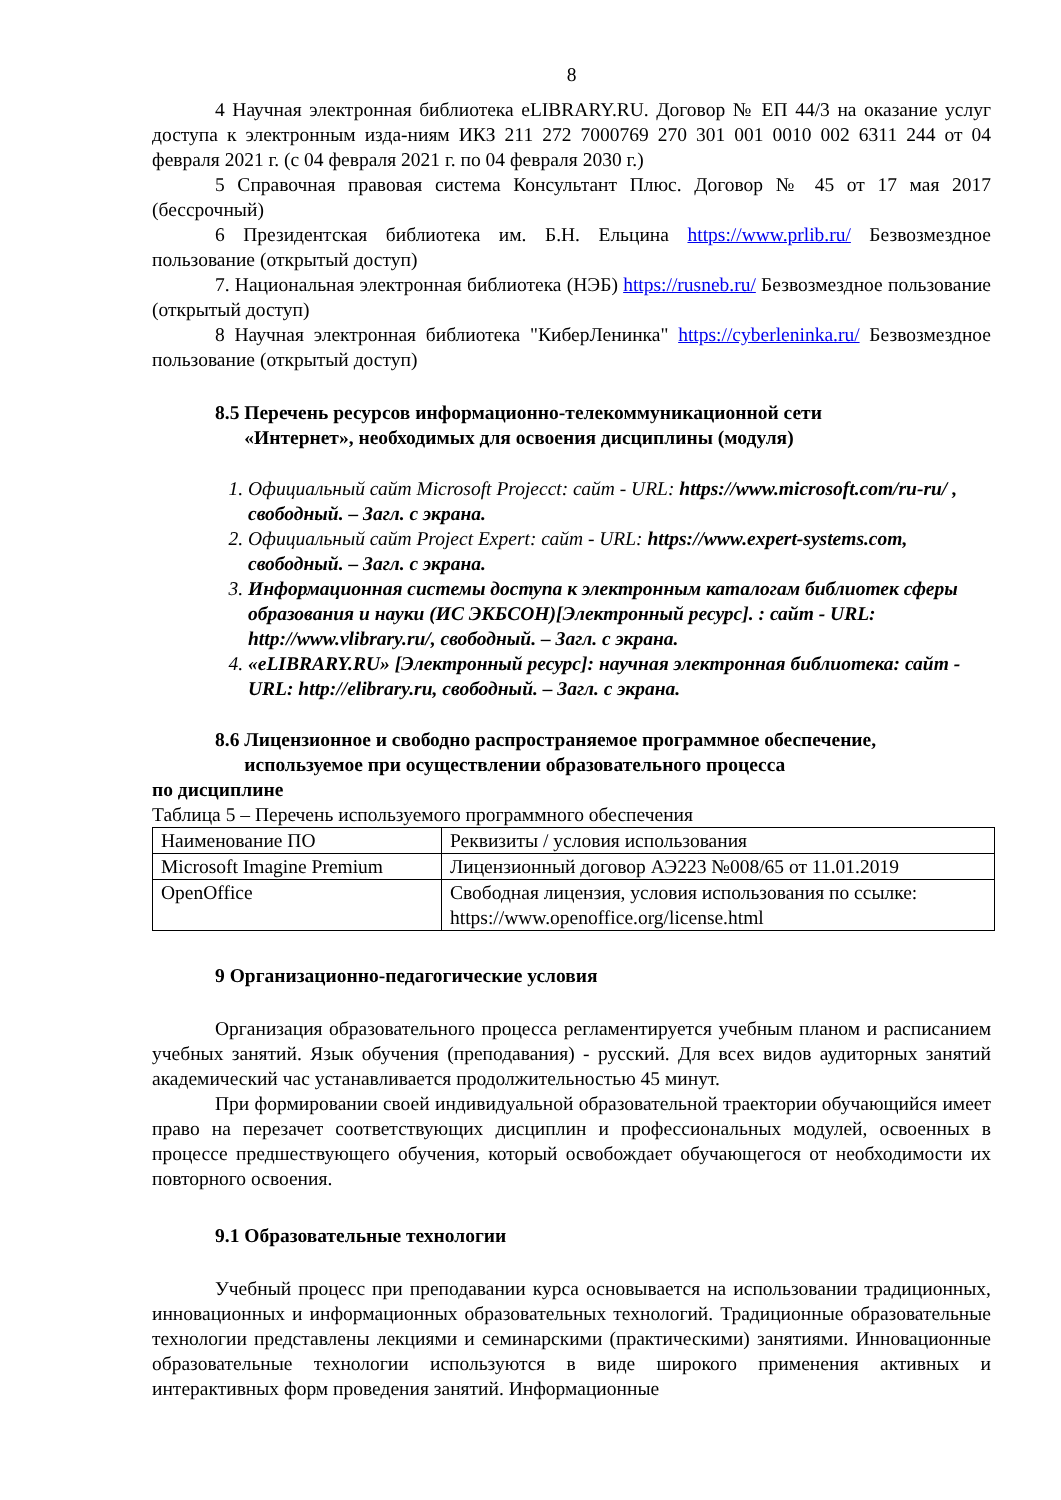8
4 Научная электронная библиотека eLIBRARY.RU. Договор № ЕП 44/3 на оказание услуг доступа к электронным изда-ниям ИКЗ 211 272 7000769 270 301 001 0010 002 6311 244 от 04 февраля 2021 г. (с 04 февраля 2021 г. по 04 февраля 2030 г.)
5 Справочная правовая система Консультант Плюс. Договор № 45 от 17 мая 2017 (бессрочный)
6 Президентская библиотека им. Б.Н. Ельцина https://www.prlib.ru/ Безвозмездное пользование (открытый доступ)
7. Национальная электронная библиотека (НЭБ) https://rusneb.ru/ Безвозмездное пользование (открытый доступ)
8 Научная электронная библиотека "КиберЛенинка" https://cyberleninka.ru/ Безвозмездное пользование (открытый доступ)
8.5 Перечень ресурсов информационно-телекоммуникационной сети
«Интернет», необходимых для освоения дисциплины (модуля)
1. Официальный сайт Microsoft Projecct: сайт - URL: https://www.microsoft.com/ru-ru/ , свободный. – Загл. с экрана.
2. Официальный сайт Project Expert: сайт - URL: https://www.expert-systems.com, свободный. – Загл. с экрана.
3. Информационная системы доступа к электронным каталогам библиотек сферы образования и науки (ИС ЭКБСОН)[Электронный ресурс]. : сайт - URL: http://www.vlibrary.ru/, свободный. – Загл. с экрана.
4. «eLIBRARY.RU» [Электронный ресурс]: научная электронная библиотека: сайт - URL: http://elibrary.ru, свободный. – Загл. с экрана.
8.6 Лицензионное и свободно распространяемое программное обеспечение,
используемое при осуществлении образовательного процесса
по дисциплине
Таблица 5 – Перечень используемого программного обеспечения
| Наименование ПО | Реквизиты / условия использования |
| Microsoft Imagine Premium | Лицензионный договор АЭ223 №008/65 от 11.01.2019 |
| OpenOffice | Свободная лицензия, условия использования по ссылке: https://www.openoffice.org/license.html |
9 Организационно-педагогические условия
Организация образовательного процесса регламентируется учебным планом и расписанием учебных занятий. Язык обучения (преподавания) - русский. Для всех видов аудиторных занятий академический час устанавливается продолжительностью 45 минут.
При формировании своей индивидуальной образовательной траектории обучающийся имеет право на перезачет соответствующих дисциплин и профессиональных модулей, освоенных в процессе предшествующего обучения, который освобождает обучающегося от необходимости их повторного освоения.
9.1 Образовательные технологии
Учебный процесс при преподавании курса основывается на использовании традиционных, инновационных и информационных образовательных технологий. Традиционные образовательные технологии представлены лекциями и семинарскими (практическими) занятиями. Инновационные образовательные технологии используются в виде широкого применения активных и интерактивных форм проведения занятий. Информационные